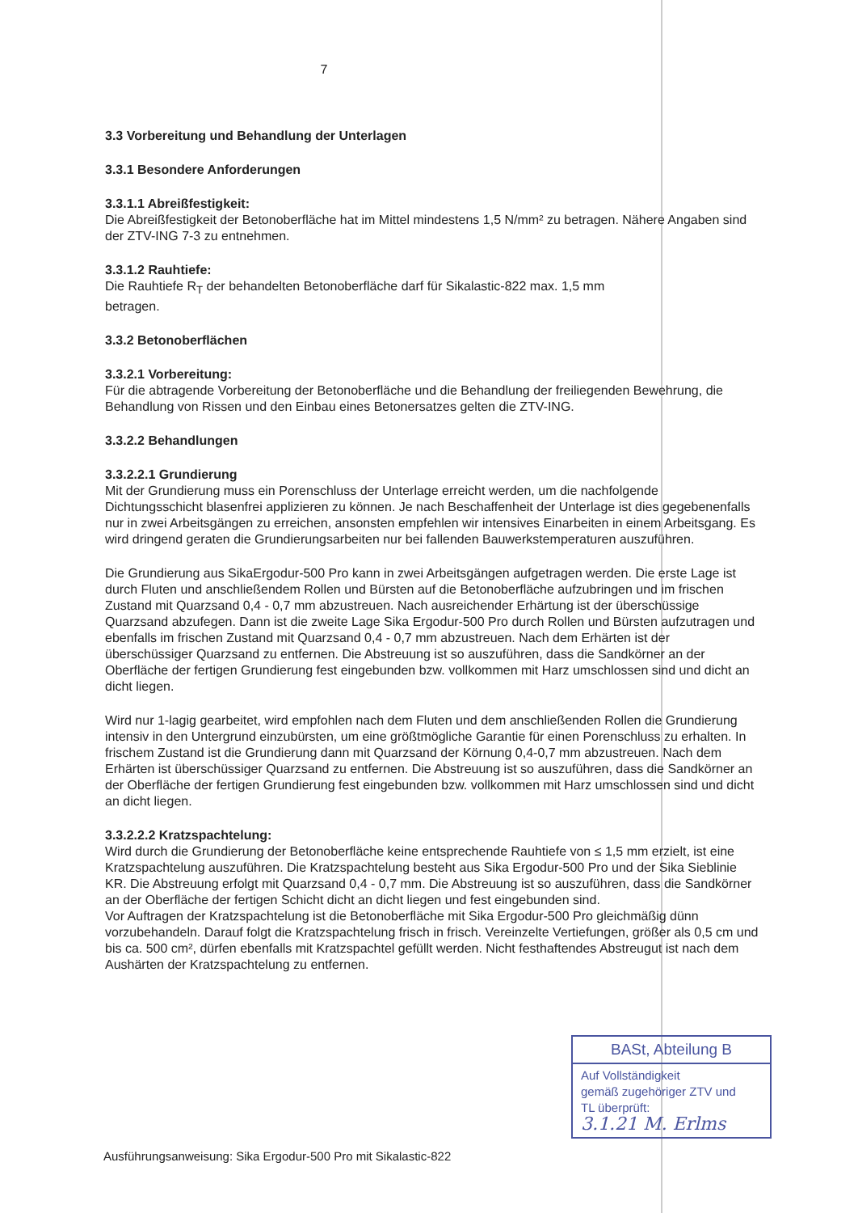7
3.3 Vorbereitung und Behandlung der Unterlagen
3.3.1 Besondere Anforderungen
3.3.1.1 Abreißfestigkeit:
Die Abreißfestigkeit der Betonoberfläche hat im Mittel mindestens 1,5 N/mm² zu betragen. Nähere Angaben sind der ZTV-ING 7-3 zu entnehmen.
3.3.1.2 Rauhtiefe:
Die Rauhtiefe R<sub>T</sub> der behandelten Betonoberfläche darf für Sikalastic-822 max. 1,5 mm
betragen.
3.3.2 Betonoberflächen
3.3.2.1 Vorbereitung:
Für die abtragende Vorbereitung der Betonoberfläche und die Behandlung der freiliegenden Bewehrung, die Behandlung von Rissen und den Einbau eines Betonersatzes gelten die ZTV-ING.
3.3.2.2 Behandlungen
3.3.2.2.1 Grundierung
Mit der Grundierung muss ein Porenschluss der Unterlage erreicht werden, um die nachfolgende Dichtungsschicht blasenfrei applizieren zu können. Je nach Beschaffenheit der Unterlage ist dies gegebenenfalls nur in zwei Arbeitsgängen zu erreichen, ansonsten empfehlen wir intensives Einarbeiten in einem Arbeitsgang. Es wird dringend geraten die Grundierungsarbeiten nur bei fallenden Bauwerkstemperaturen auszuführen.
Die Grundierung aus SikaErgodur-500 Pro kann in zwei Arbeitsgängen aufgetragen werden. Die erste Lage ist durch Fluten und anschließendem Rollen und Bürsten auf die Betonoberfläche aufzubringen und im frischen Zustand mit Quarzsand 0,4 - 0,7 mm abzustreuen. Nach ausreichender Erhärtung ist der überschüssige Quarzsand abzufegen. Dann ist die zweite Lage Sika Ergodur-500 Pro durch Rollen und Bürsten aufzutragen und ebenfalls im frischen Zustand mit Quarzsand 0,4 - 0,7 mm abzustreuen. Nach dem Erhärten ist der überschüssiger Quarzsand zu entfernen. Die Abstreuung ist so auszuführen, dass die Sandkörner an der Oberfläche der fertigen Grundierung fest eingebunden bzw. vollkommen mit Harz umschlossen sind und dicht an dicht liegen.
Wird nur 1-lagig gearbeitet, wird empfohlen nach dem Fluten und dem anschließenden Rollen die Grundierung intensiv in den Untergrund einzubürsten, um eine größtmögliche Garantie für einen Porenschluss zu erhalten. In frischem Zustand ist die Grundierung dann mit Quarzsand der Körnung 0,4-0,7 mm abzustreuen. Nach dem Erhärten ist überschüssiger Quarzsand zu entfernen. Die Abstreuung ist so auszuführen, dass die Sandkörner an der Oberfläche der fertigen Grundierung fest eingebunden bzw. vollkommen mit Harz umschlossen sind und dicht an dicht liegen.
3.3.2.2.2 Kratzspachtelung:
Wird durch die Grundierung der Betonoberfläche keine entsprechende Rauhtiefe von ≤ 1,5 mm erzielt, ist eine Kratzspachtelung auszuführen. Die Kratzspachtelung besteht aus Sika Ergodur-500 Pro und der Sika Sieblinie KR. Die Abstreuung erfolgt mit Quarzsand 0,4 - 0,7 mm. Die Abstreuung ist so auszuführen, dass die Sandkörner an der Oberfläche der fertigen Schicht dicht an dicht liegen und fest eingebunden sind.
Vor Auftragen der Kratzspachtelung ist die Betonoberfläche mit Sika Ergodur-500 Pro gleichmäßig dünn vorzubehandeln. Darauf folgt die Kratzspachtelung frisch in frisch. Vereinzelte Vertiefungen, größer als 0,5 cm und bis ca. 500 cm², dürfen ebenfalls mit Kratzspachtel gefüllt werden. Nicht festhaftendes Abstreugut ist nach dem Aushärten der Kratzspachtelung zu entfernen.
Ausführungsanweisung: Sika Ergodur-500 Pro mit Sikalastic-822
BASt, Abteilung B
Auf Vollständigkeit
gemäß zugehöriger ZTV und
TL überprüft:
3.1.21 M. Erlms